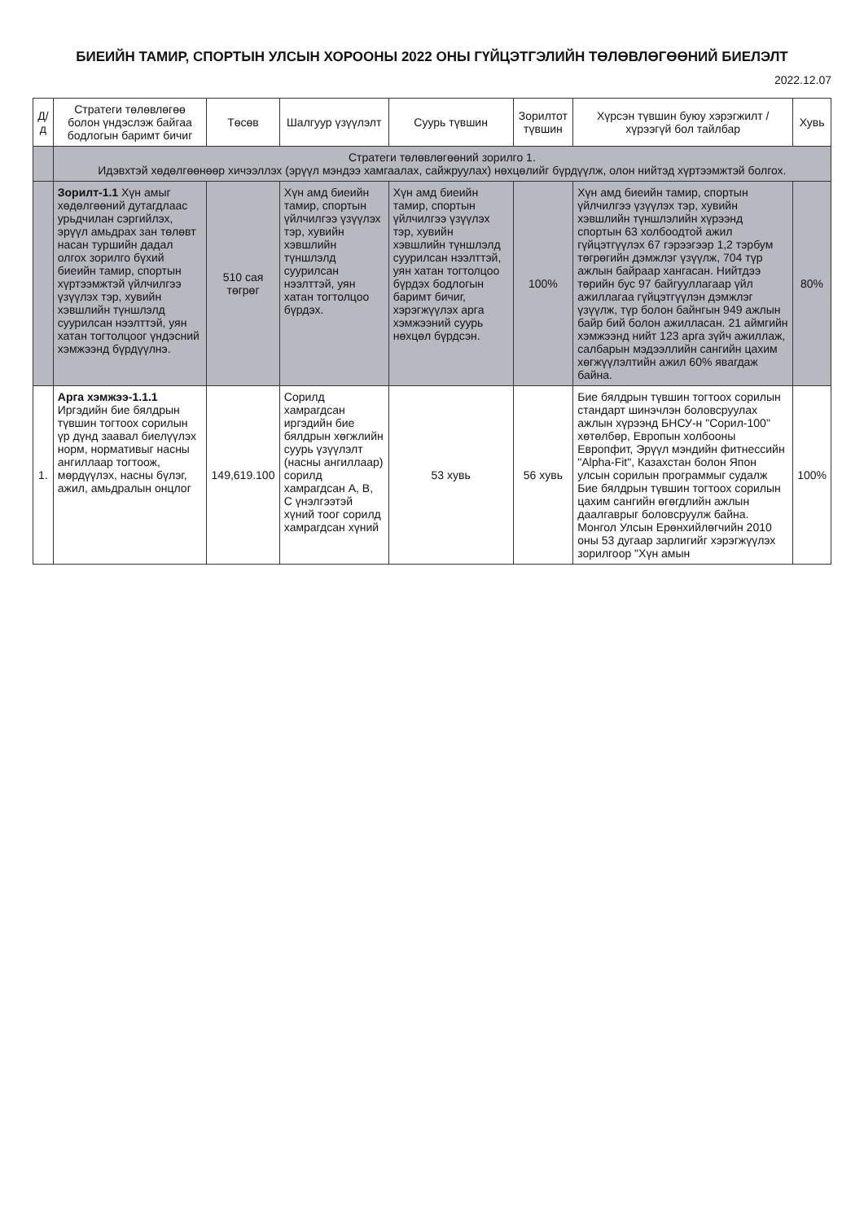БИЕИЙН ТАМИР, СПОРТЫН УЛСЫН ХОРООНЫ 2022 ОНЫ ГҮЙЦЭТГЭЛИЙН ТӨЛӨВЛӨГӨӨНИЙ БИЕЛЭЛТ
2022.12.07
| Д/д | Стратеги төлөвлөгөө болон үндэслэж байгаа бодлогын баримт бичиг | Төсөв | Шалгуур үзүүлэлт | Суурь түвшин | Зорилтот түвшин | Хүрсэн түвшин буюу хэрэгжилт /хүрээгүй бол тайлбар | Хувь |
| --- | --- | --- | --- | --- | --- | --- | --- |
| | Стратеги төлөвлөгөөний зорилго 1. Идэвхтэй хөдөлгөөнөөр хичээллэх (эрүүл мэндээ хамгаалах, сайжруулах) нөхцөлийг бүрдүүлж, олон нийтэд хүртээмжтэй болгох. | | | | | | |
| | Зорилт-1.1 Хүн амыг хөдөлгөөний дутагдлаас урьдчилан сэргийлэх, эрүүл амьдрах зан төлөвт насан туршийн дадал олгох зорилго бүхий биеийн тамир, спортын хүртээмжтэй үйлчилгээ үзүүлэх тэр, хувийн хэвшлийн түншлэлд суурилсан нээлттэй, уян хатан тогтолцоог үндэсний хэмжээнд бүрдүүлнэ. | 510 сая төгрөг | Хүн амд биеийн тамир, спортын үйлчилгээ үзүүлэх тэр, хувийн хэвшлийн түншлэлд суурилсан нээлттэй, уян хатан тогтолцоо бүрдэх. | Хүн амд биеийн тамир, спортын үйлчилгээ үзүүлэх тэр, хувийн хэвшлийн түншлэлд суурилсан нээлттэй, уян хатан тогтолцоо бүрдэх бодлогын баримт бичиг, хэрэгжүүлэх арга хэмжээний суурь нөхцөл бүрдсэн. | 100% | Хүн амд биеийн тамир, спортын үйлчилгээ үзүүлэх тэр, хувийн хэвшлийн түншлэлийн хүрээнд спортын 63 холбоодтой ажил гүйцэтгүүлэх 67 гэрээгээр 1,2 тэрбум төгрөгийн дэмжлэг үзүүлж, 704 түр ажлын байраар хангасан. Нийтдээ төрийн бус 97 байгууллагаар үйл ажиллагаа гүйцэтгүүлэн дэмжлэг үзүүлж, түр болон байнгын 949 ажлын байр бий болон ажилласан. 21 аймгийн хэмжээнд нийт 123 арга зүйч ажиллаж, салбарын мэдээллийн сангийн цахим хөгжүүлэлтийн ажил 60% явагдаж байна. | 80% |
| 1. | Арга хэмжээ-1.1.1 Иргэдийн бие бялдрын түвшин тогтоох сорилын үр дүнд заавал биелүүлэх норм, нормативыг насны ангиллаар тогтоож, мөрдүүлэх, насны бүлэг, ажил, амьдралын онцлог | 149,619.100 | Сорилд хамрагдсан иргэдийн бие бялдрын хөгжлийн суурь үзүүлэлт (насны ангиллаар) сорилд хамрагдсан А, В, С үнэлгээтэй хүний тоог сорилд хамрагдсан хүний | 53 хувь | 56 хувь | Бие бялдрын түвшин тогтоох сорилын стандарт шинэчлэн боловсруулах ажлын хүрээнд БНСУ-н "Сорил-100" хөтөлбөр, Европын холбооны Европфит, Эрүүл мэндийн фитнессийн "Alpha-Fit", Казахстан болон Япон улсын сорилын программыг судалж Бие бялдрын түвшин тогтоох сорилын цахим сангийн өгөгдлийн ажлын даалгаврыг боловсруулж байна. Монгол Улсын Ерөнхийлөгчийн 2010 оны 53 дугаар зарлигийг хэрэгжүүлэх зорилгоор "Хүн амын | 100% |